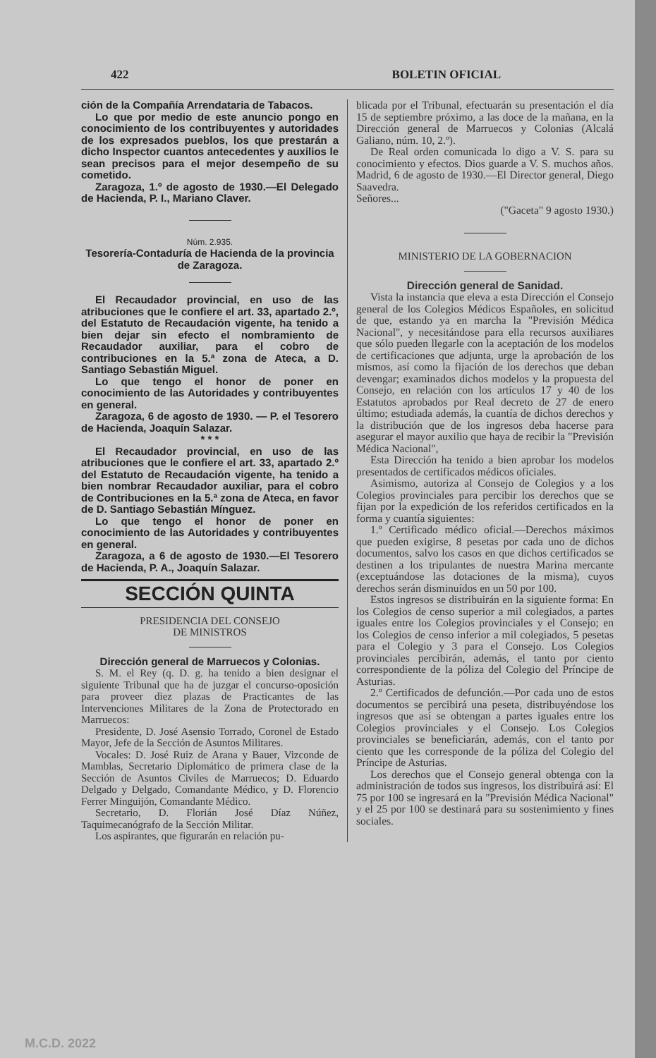422 BOLETIN OFICIAL
ción de la Compañía Arrendataria de Tabacos.
Lo que por medio de este anuncio pongo en conocimiento de los contribuyentes y autoridades de los expresados pueblos, los que prestarán a dicho Inspector cuantos antecedentes y auxilios le sean precisos para el mejor desempeño de su cometido.
Zaragoza, 1.º de agosto de 1930.—El Delegado de Hacienda, P. I., Mariano Claver.
Núm. 2.935.
Tesorería-Contaduría de Hacienda de la provincia de Zaragoza.
El Recaudador provincial, en uso de las atribuciones que le confiere el art. 33, apartado 2.º, del Estatuto de Recaudación vigente, ha tenido a bien dejar sin efecto el nombramiento de Recaudador auxiliar, para el cobro de contribuciones en la 5.ª zona de Ateca, a D. Santiago Sebastián Miguel.
Lo que tengo el honor de poner en conocimiento de las Autoridades y contribuyentes en general.
Zaragoza, 6 de agosto de 1930. — P. el Tesorero de Hacienda, Joaquín Salazar.
* * *
El Recaudador provincial, en uso de las atribuciones que le confiere el art. 33, apartado 2.º del Estatuto de Recaudación vigente, ha tenido a bien nombrar Recaudador auxiliar, para el cobro de Contribuciones en la 5.ª zona de Ateca, en favor de D. Santiago Sebastián Mínguez.
Lo que tengo el honor de poner en conocimiento de las Autoridades y contribuyentes en general.
Zaragoza, a 6 de agosto de 1930.—El Tesorero de Hacienda, P. A., Joaquín Salazar.
SECCIÓN QUINTA
PRESIDENCIA DEL CONSEJO
DE MINISTROS
Dirección general de Marruecos y Colonias.
S. M. el Rey (q. D. g. ha tenido a bien designar el siguiente Tribunal que ha de juzgar el concurso-oposición para proveer diez plazas de Practicantes de las Intervenciones Militares de la Zona de Protectorado en Marruecos:
Presidente, D. José Asensio Torrado, Coronel de Estado Mayor, Jefe de la Sección de Asuntos Militares.
Vocales: D. José Ruiz de Arana y Bauer, Vizconde de Mamblas, Secretario Diplomático de primera clase de la Sección de Asuntos Civiles de Marruecos; D. Eduardo Delgado y Delgado, Comandante Médico, y D. Florencio Ferrer Minguijón, Comandante Médico.
Secretario, D. Florián José Díaz Núñez, Taquimecanógrafo de la Sección Militar.
Los aspirantes, que figurarán en relación pu-
blicada por el Tribunal, efectuarán su presentación el día 15 de septiembre próximo, a las doce de la mañana, en la Dirección general de Marruecos y Colonias (Alcalá Galiano, núm. 10, 2.º).
De Real orden comunicada lo digo a V. S. para su conocimiento y efectos. Dios guarde a V. S. muchos años. Madrid, 6 de agosto de 1930.—El Director general, Diego Saavedra.
Señores...
("Gaceta" 9 agosto 1930.)
MINISTERIO DE LA GOBERNACION
Dirección general de Sanidad.
Vista la instancia que eleva a esta Dirección el Consejo general de los Colegios Médicos Españoles, en solicitud de que, estando ya en marcha la "Previsión Médica Nacional", y necesitándose para ella recursos auxiliares que sólo pueden llegarle con la aceptación de los modelos de certificaciones que adjunta, urge la aprobación de los mismos, así como la fijación de los derechos que deban devengar; examinados dichos modelos y la propuesta del Consejo, en relación con los artículos 17 y 40 de los Estatutos aprobados por Real decreto de 27 de enero último; estudiada además, la cuantía de dichos derechos y la distribución que de los ingresos deba hacerse para asegurar el mayor auxilio que haya de recibir la "Previsión Médica Nacional",
Esta Dirección ha tenido a bien aprobar los modelos presentados de certificados médicos oficiales.
Asimismo, autoriza al Consejo de Colegios y a los Colegios provinciales para percibir los derechos que se fijan por la expedición de los referidos certificados en la forma y cuantía siguientes:
1.º Certificado médico oficial.—Derechos máximos que pueden exigirse, 8 pesetas por cada uno de dichos documentos, salvo los casos en que dichos certificados se destinen a los tripulantes de nuestra Marina mercante (exceptuándose las dotaciones de la misma), cuyos derechos serán disminuídos en un 50 por 100.
Estos ingresos se distribuirán en la siguiente forma: En los Colegios de censo superior a mil colegiados, a partes iguales entre los Colegios provinciales y el Consejo; en los Colegios de censo inferior a mil colegiados, 5 pesetas para el Colegio y 3 para el Consejo. Los Colegios provinciales percibirán, además, el tanto por ciento correspondiente de la póliza del Colegio del Príncipe de Asturias.
2.º Certificados de defunción.—Por cada uno de estos documentos se percibirá una peseta, distribuyéndose los ingresos que así se obtengan a partes iguales entre los Colegios provinciales y el Consejo. Los Colegios provinciales se beneficiarán, además, con el tanto por ciento que les corresponde de la póliza del Colegio del Príncipe de Asturias.
Los derechos que el Consejo general obtenga con la administración de todos sus ingresos, los distribuirá así: El 75 por 100 se ingresará en la "Previsión Médica Nacional" y el 25 por 100 se destinará para su sostenimiento y fines sociales.
M.C.D. 2022